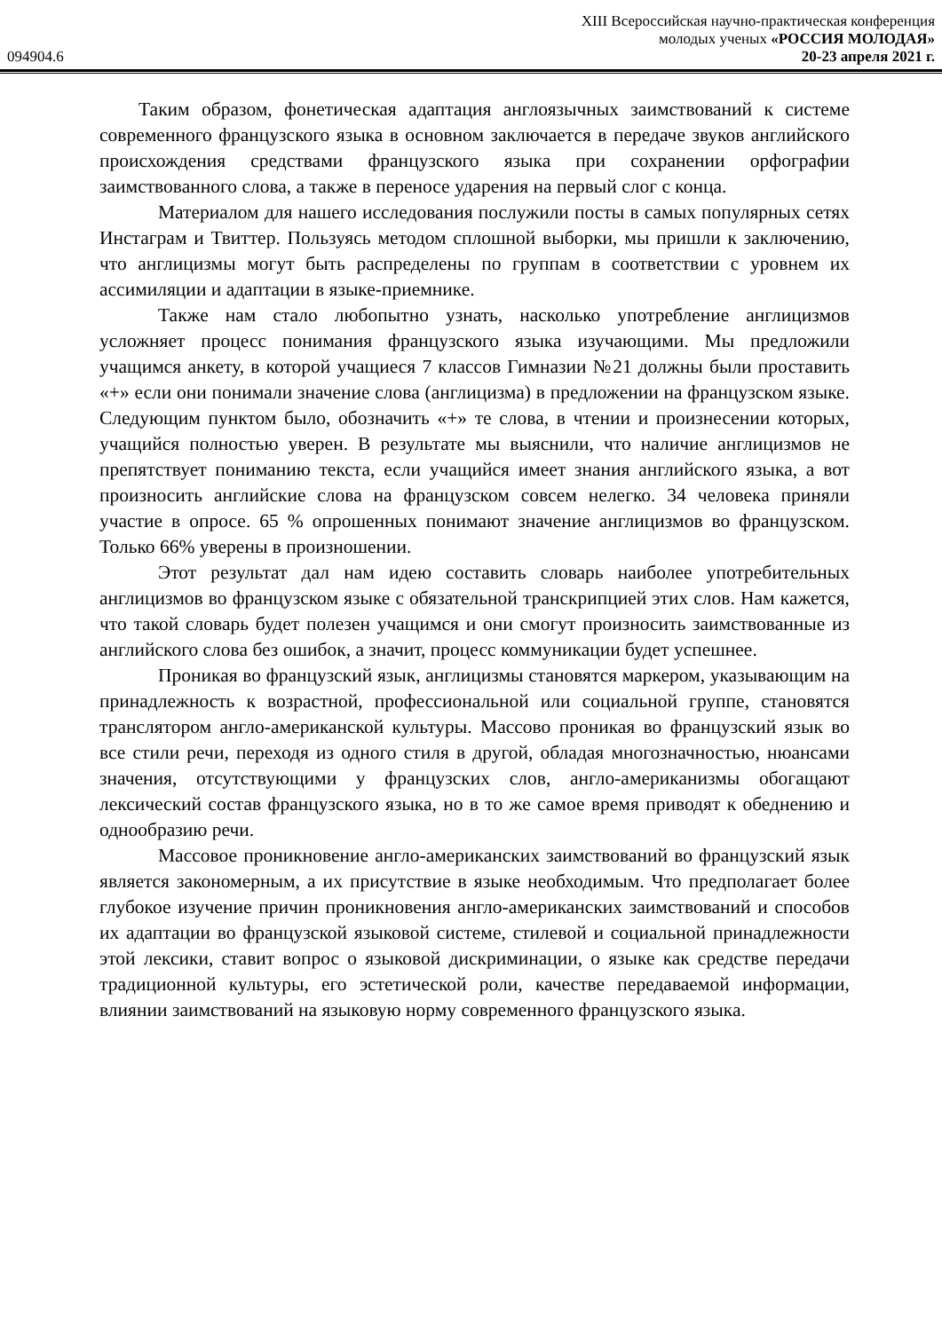XIII Всероссийская научно-практическая конференция
молодых ученых «РОССИЯ МОЛОДАЯ»
094904.6 20-23 апреля 2021 г.
Таким образом, фонетическая адаптация англоязычных заимствований к системе современного французского языка в основном заключается в передаче звуков английского происхождения средствами французского языка при сохранении орфографии заимствованного слова, а также в переносе ударения на первый слог с конца.
Материалом для нашего исследования послужили посты в самых популярных сетях Инстаграм и Твиттер. Пользуясь методом сплошной выборки, мы пришли к заключению, что англицизмы могут быть распределены по группам в соответствии с уровнем их ассимиляции и адаптации в языке-приемнике.
Также нам стало любопытно узнать, насколько употребление англицизмов усложняет процесс понимания французского языка изучающими. Мы предложили учащимся анкету, в которой учащиеся 7 классов Гимназии №21 должны были проставить «+» если они понимали значение слова (англицизма) в предложении на французском языке. Следующим пунктом было, обозначить «+» те слова, в чтении и произнесении которых, учащийся полностью уверен. В результате мы выяснили, что наличие англицизмов не препятствует пониманию текста, если учащийся имеет знания английского языка, а вот произносить английские слова на французском совсем нелегко. 34 человека приняли участие в опросе. 65 % опрошенных понимают значение англицизмов во французском. Только 66% уверены в произношении.
Этот результат дал нам идею составить словарь наиболее употребительных англицизмов во французском языке с обязательной транскрипцией этих слов. Нам кажется, что такой словарь будет полезен учащимся и они смогут произносить заимствованные из английского слова без ошибок, а значит, процесс коммуникации будет успешнее.
Проникая во французский язык, англицизмы становятся маркером, указывающим на принадлежность к возрастной, профессиональной или социальной группе, становятся транслятором англо-американской культуры. Массово проникая во французский язык во все стили речи, переходя из одного стиля в другой, обладая многозначностью, нюансами значения, отсутствующими у французских слов, англо-американизмы обогащают лексический состав французского языка, но в то же самое время приводят к обеднению и однообразию речи.
Массовое проникновение англо-американских заимствований во французский язык является закономерным, а их присутствие в языке необходимым. Что предполагает более глубокое изучение причин проникновения англо-американских заимствований и способов их адаптации во французской языковой системе, стилевой и социальной принадлежности этой лексики, ставит вопрос о языковой дискриминации, о языке как средстве передачи традиционной культуры, его эстетической роли, качестве передаваемой информации, влиянии заимствований на языковую норму современного французского языка.